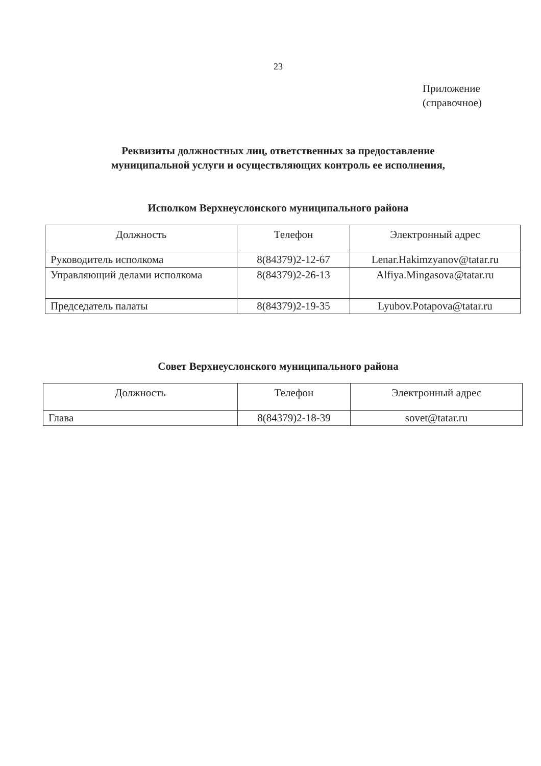23
Приложение
(справочное)
Реквизиты должностных лиц, ответственных за предоставление
муниципальной услуги и осуществляющих контроль ее исполнения,
Исполком Верхнеуслонского муниципального района
| Должность | Телефон | Электронный адрес |
| --- | --- | --- |
| Руководитель исполкома | 8(84379)2-12-67 | Lenar.Hakimzyanov@tatar.ru |
| Управляющий делами исполкома | 8(84379)2-26-13 | Alfiya.Mingasova@tatar.ru |
| Председатель палаты | 8(84379)2-19-35 | Lyubov.Potapova@tatar.ru |
Совет Верхнеуслонского муниципального района
| Должность | Телефон | Электронный адрес |
| --- | --- | --- |
| Глава | 8(84379)2-18-39 | sovet@tatar.ru |